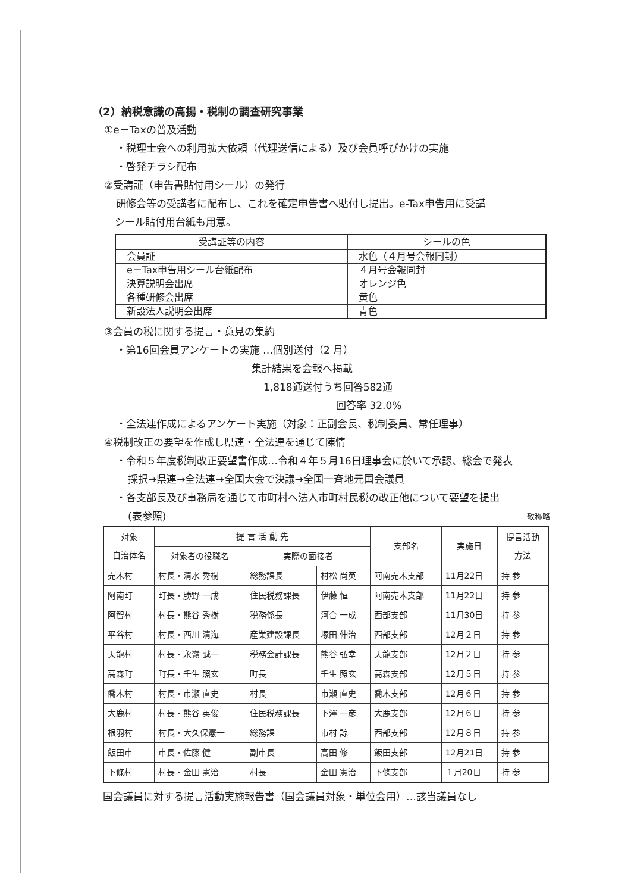（2）納税意識の高揚・税制の調査研究事業
①e－Taxの普及活動
・税理士会への利用拡大依頼（代理送信による）及び会員呼びかけの実施
・啓発チラシ配布
②受講証（申告書貼付用シール）の発行
研修会等の受講者に配布し、これを確定申告書へ貼付し提出。e-Tax申告用に受講
シール貼付用台紙も用意。
| 受講証等の内容 | シールの色 |
| --- | --- |
| 会員証 | 水色（４月号会報同封） |
| e－Tax申告用シール台紙配布 | ４月号会報同封 |
| 決算説明会出席 | オレンジ色 |
| 各種研修会出席 | 黄色 |
| 新設法人説明会出席 | 青色 |
③会員の税に関する提言・意見の集約
・第16回会員アンケートの実施 …個別送付（2 月）
集計結果を会報へ掲載
1,818通送付うち回答582通
回答率 32.0%
・全法連作成によるアンケート実施（対象：正副会長、税制委員、常任理事）
④税制改正の要望を作成し県連・全法連を通じて陳情
・令和５年度税制改正要望書作成…令和４年５月16日理事会に於いて承認、総会で発表
採択→県連→全法連→全国大会で決議→全国一斉地元国会議員
・各支部長及び事務局を通じて市町村へ法人市町村民税の改正他について要望を提出
(表参照) 敬称略
| 対象 自治体名 | 提 言 活 動 先 | | | 支部名 | 実施日 | 提言活動 方法 |
| --- | --- | --- | --- | --- | --- | --- |
| | 対象者の役職名 | 実際の面接者 | | | | |
| 売木村 | 村長・清水 秀樹 | 総務課長 | 村松 尚英 | 阿南売木支部 | 11月22日 | 持 参 |
| 阿南町 | 町長・勝野 一成 | 住民税務課長 | 伊藤 恒 | 阿南売木支部 | 11月22日 | 持 参 |
| 阿智村 | 村長・熊谷 秀樹 | 税務係長 | 河合 一成 | 西部支部 | 11月30日 | 持 参 |
| 平谷村 | 村長・西川 清海 | 産業建設課長 | 塚田 伸治 | 西部支部 | 12月２日 | 持 参 |
| 天龍村 | 村長・永嶺 誠一 | 税務会計課長 | 熊谷 弘幸 | 天龍支部 | 12月２日 | 持 参 |
| 高森町 | 町長・壬生 照玄 | 町長 | 壬生 照玄 | 高森支部 | 12月５日 | 持 参 |
| 喬木村 | 村長・市瀬 直史 | 村長 | 市瀬 直史 | 喬木支部 | 12月６日 | 持 参 |
| 大鹿村 | 村長・熊谷 英俊 | 住民税務課長 | 下澤 一彦 | 大鹿支部 | 12月６日 | 持 参 |
| 根羽村 | 村長・大久保憲一 | 総務課 | 市村 諒 | 西部支部 | 12月８日 | 持 参 |
| 飯田市 | 市長・佐藤 健 | 副市長 | 高田 修 | 飯田支部 | 12月21日 | 持 参 |
| 下條村 | 村長・金田 憲治 | 村長 | 金田 憲治 | 下條支部 | １月20日 | 持 参 |
国会議員に対する提言活動実施報告書（国会議員対象・単位会用）…該当議員なし